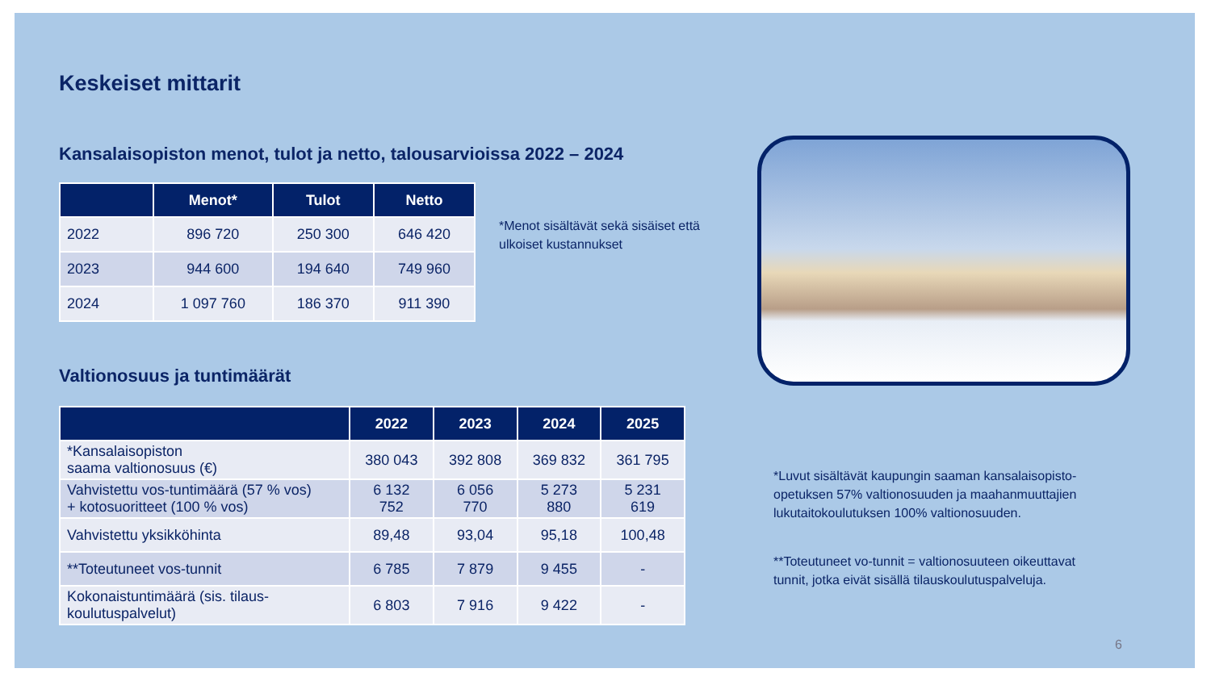Keskeiset mittarit
Kansalaisopiston menot, tulot ja netto, talousarvioissa 2022 – 2024
| | Menot* | Tulot | Netto |
| --- | --- | --- | --- |
| 2022 | 896 720 | 250 300 | 646 420 |
| 2023 | 944 600 | 194 640 | 749 960 |
| 2024 | 1 097 760 | 186 370 | 911 390 |
Valtionosuus ja tuntimäärät
| | 2022 | 2023 | 2024 | 2025 |
| --- | --- | --- | --- | --- |
| *Kansalaisopiston saama valtionosuus (€) | 380 043 | 392 808 | 369 832 | 361 795 |
| Vahvistettu vos-tuntimäärä (57 % vos) + kotosuoritteet (100 % vos) | 6 132 752 | 6 056 770 | 5 273 880 | 5 231 619 |
| Vahvistettu yksikköhinta | 89,48 | 93,04 | 95,18 | 100,48 |
| **Toteutuneet vos-tunnit | 6 785 | 7 879 | 9 455 | - |
| Kokonaistuntimäärä (sis. tilaus- koulutuspalvelut) | 6 803 | 7 916 | 9 422 | - |
*Menot sisältävät sekä sisäiset että
ulkoiset kustannukset
*Luvut sisältävät kaupungin saaman kansalaisopisto-
opetuksen 57% valtionosuuden ja maahanmuuttajien
lukutaitokoulutuksen 100% valtionosuuden.
**Toteutuneet vo-tunnit = valtionosuuteen oikeuttavat
tunnit, jotka eivät sisällä tilauskoulutuspalveluja.
6